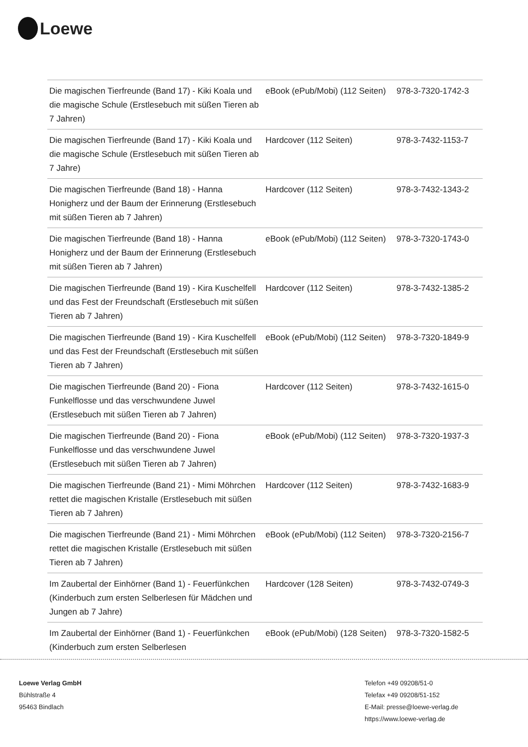Loewe
| Die magischen Tierfreunde (Band 17) - Kiki Koala und die magische Schule (Erstlesebuch mit süßen Tieren ab 7 Jahren) | eBook (ePub/Mobi) (112 Seiten) | 978-3-7320-1742-3 |
| Die magischen Tierfreunde (Band 17) - Kiki Koala und die magische Schule (Erstlesebuch mit süßen Tieren ab 7 Jahre) | Hardcover (112 Seiten) | 978-3-7432-1153-7 |
| Die magischen Tierfreunde (Band 18) - Hanna Honigherz und der Baum der Erinnerung (Erstlesebuch mit süßen Tieren ab 7 Jahren) | Hardcover (112 Seiten) | 978-3-7432-1343-2 |
| Die magischen Tierfreunde (Band 18) - Hanna Honigherz und der Baum der Erinnerung (Erstlesebuch mit süßen Tieren ab 7 Jahren) | eBook (ePub/Mobi) (112 Seiten) | 978-3-7320-1743-0 |
| Die magischen Tierfreunde (Band 19) - Kira Kuschelfell und das Fest der Freundschaft (Erstlesebuch mit süßen Tieren ab 7 Jahren) | Hardcover (112 Seiten) | 978-3-7432-1385-2 |
| Die magischen Tierfreunde (Band 19) - Kira Kuschelfell und das Fest der Freundschaft (Erstlesebuch mit süßen Tieren ab 7 Jahren) | eBook (ePub/Mobi) (112 Seiten) | 978-3-7320-1849-9 |
| Die magischen Tierfreunde (Band 20) - Fiona Funkelflosse und das verschwundene Juwel (Erstlesebuch mit süßen Tieren ab 7 Jahren) | Hardcover (112 Seiten) | 978-3-7432-1615-0 |
| Die magischen Tierfreunde (Band 20) - Fiona Funkelflosse und das verschwundene Juwel (Erstlesebuch mit süßen Tieren ab 7 Jahren) | eBook (ePub/Mobi) (112 Seiten) | 978-3-7320-1937-3 |
| Die magischen Tierfreunde (Band 21) - Mimi Möhrchen rettet die magischen Kristalle (Erstlesebuch mit süßen Tieren ab 7 Jahren) | Hardcover (112 Seiten) | 978-3-7432-1683-9 |
| Die magischen Tierfreunde (Band 21) - Mimi Möhrchen rettet die magischen Kristalle (Erstlesebuch mit süßen Tieren ab 7 Jahren) | eBook (ePub/Mobi) (112 Seiten) | 978-3-7320-2156-7 |
| Im Zaubertal der Einhörner (Band 1) - Feuerfünkchen (Kinderbuch zum ersten Selberlesen für Mädchen und Jungen ab 7 Jahre) | Hardcover (128 Seiten) | 978-3-7432-0749-3 |
| Im Zaubertal der Einhörner (Band 1) - Feuerfünkchen (Kinderbuch zum ersten Selberlesen | eBook (ePub/Mobi) (128 Seiten) | 978-3-7320-1582-5 |
Loewe Verlag GmbH
Bühlstraße 4
95463 Bindlach
Telefon +49 09208/51-0
Telefax +49 09208/51-152
E-Mail: presse@loewe-verlag.de
https://www.loewe-verlag.de